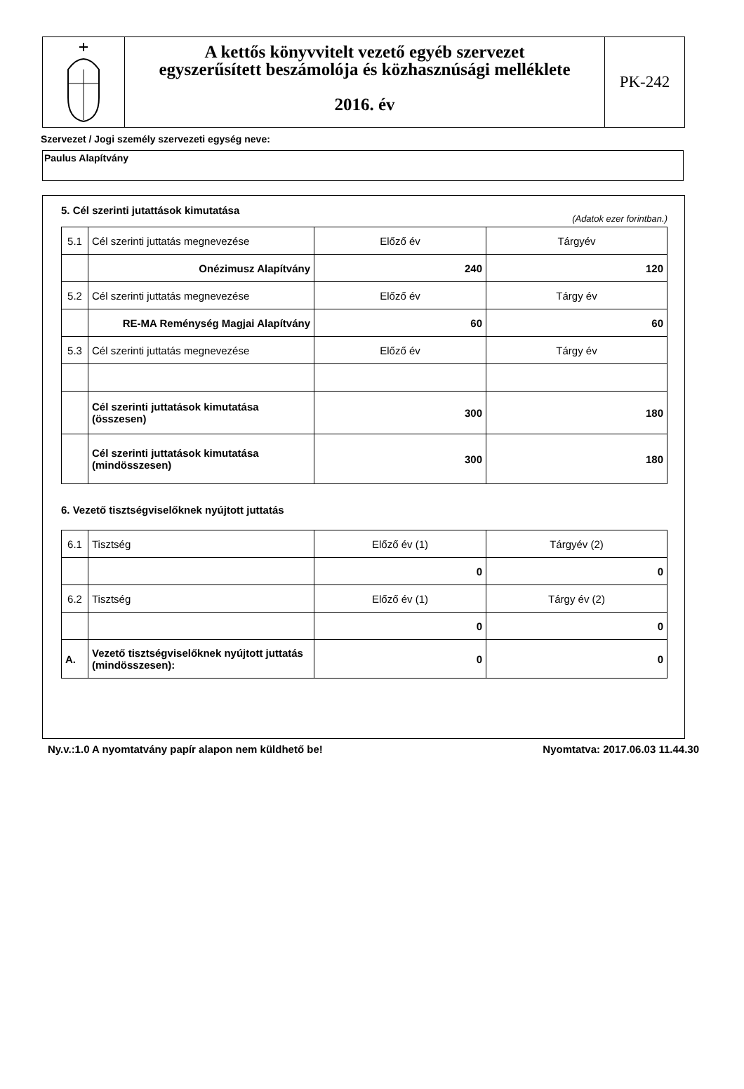A kettős könyvvitelt vezető egyéb szervezet
egyszerűsített beszámolója és közhasznúsági melléklete
2016. év
PK-242
Szervezet / Jogi személy szervezeti egység neve:
Paulus Alapítvány
5. Cél szerinti jutattások kimutatása
(Adatok ezer forintban.)
| 5.1 | Cél szerinti juttatás megnevezése | Előző év | Tárgyév |
| | Onézimusz Alapítvány | 240 | 120 |
| 5.2 | Cél szerinti juttatás megnevezése | Előző év | Tárgy év |
| | RE-MA Reménység Magjai Alapítvány | 60 | 60 |
| 5.3 | Cél szerinti juttatás megnevezése | Előző év | Tárgy év |
| | Cél szerinti juttatások kimutatása (összesen) | 300 | 180 |
| | Cél szerinti juttatások kimutatása (mindösszesen) | 300 | 180 |
6. Vezető tisztségviselőknek nyújtott juttatás
| 6.1 | Tisztség | Előző év (1) | Tárgyév (2) |
| | | 0 | 0 |
| 6.2 | Tisztség | Előző év (1) | Tárgy év (2) |
| | | 0 | 0 |
| A. | Vezető tisztségviselőknek nyújtott juttatás (mindösszesen): | 0 | 0 |
Ny.v.:1.0 A nyomtatvány papír alapon nem küldhető be! Nyomtatva: 2017.06.03 11.44.30